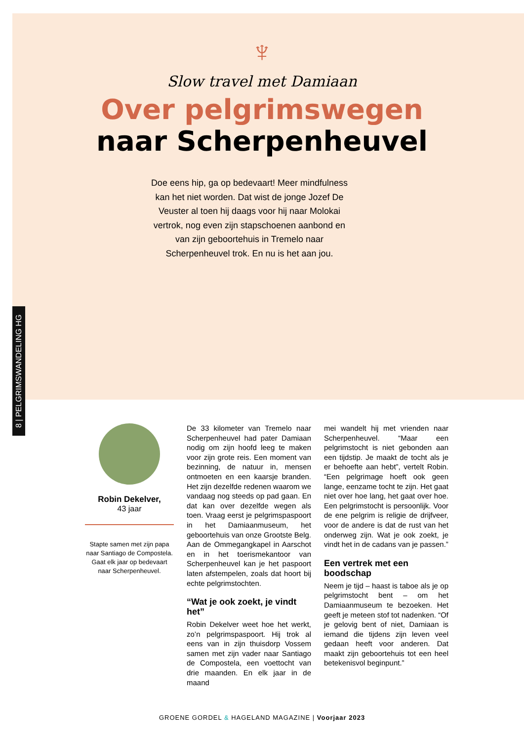8 | PELGRIMSWANDELING HG
♆
Slow travel met Damiaan
Over pelgrimswegen
naar Scherpenheuvel
Doe eens hip, ga op bedevaart! Meer mindfulness kan het niet worden. Dat wist de jonge Jozef De Veuster al toen hij daags voor hij naar Molokai vertrok, nog even zijn stapschoenen aanbond en van zijn geboortehuis in Tremelo naar Scherpenheuvel trok. En nu is het aan jou.
Robin Dekelver,
43 jaar
Stapte samen met zijn papa naar Santiago de Compostela.
Gaat elk jaar op bedevaart naar Scherpenheuvel.
De 33 kilometer van Tremelo naar Scherpenheuvel had pater Damiaan nodig om zijn hoofd leeg te maken voor zijn grote reis. Een moment van bezinning, de natuur in, mensen ontmoeten en een kaarsje branden. Het zijn dezelfde redenen waarom we vandaag nog steeds op pad gaan. En dat kan over dezelfde wegen als toen. Vraag eerst je pelgrimspaspoort in het Damiaanmuseum, het geboortehuis van onze Grootste Belg. Aan de Ommegangkapel in Aarschot en in het toerismekantoor van Scherpenheuvel kan je het paspoort laten afstempelen, zoals dat hoort bij echte pelgrimstochten.
“Wat je ook zoekt, je vindt het”
Robin Dekelver weet hoe het werkt, zo’n pelgrimspaspoort. Hij trok al eens van in zijn thuisdorp Vossem samen met zijn vader naar Santiago de Compostela, een voettocht van drie maanden. En elk jaar in de maand
mei wandelt hij met vrienden naar Scherpenheuvel. “Maar een pelgrimstocht is niet gebonden aan een tijdstip. Je maakt de tocht als je er behoefte aan hebt”, vertelt Robin. “Een pelgrimage hoeft ook geen lange, eenzame tocht te zijn. Het gaat niet over hoe lang, het gaat over hoe. Een pelgrimstocht is persoonlijk. Voor de ene pelgrim is religie de drijfveer, voor de andere is dat de rust van het onderweg zijn. Wat je ook zoekt, je vindt het in de cadans van je passen.”
Een vertrek met een boodschap
Neem je tijd – haast is taboe als je op pelgrimstocht bent – om het Damiaanmuseum te bezoeken. Het geeft je meteen stof tot nadenken. “Of je gelovig bent of niet, Damiaan is iemand die tijdens zijn leven veel gedaan heeft voor anderen. Dat maakt zijn geboortehuis tot een heel betekenisvol beginpunt.”
GROENE GORDEL & HAGELAND MAGAZINE | Voorjaar 2023